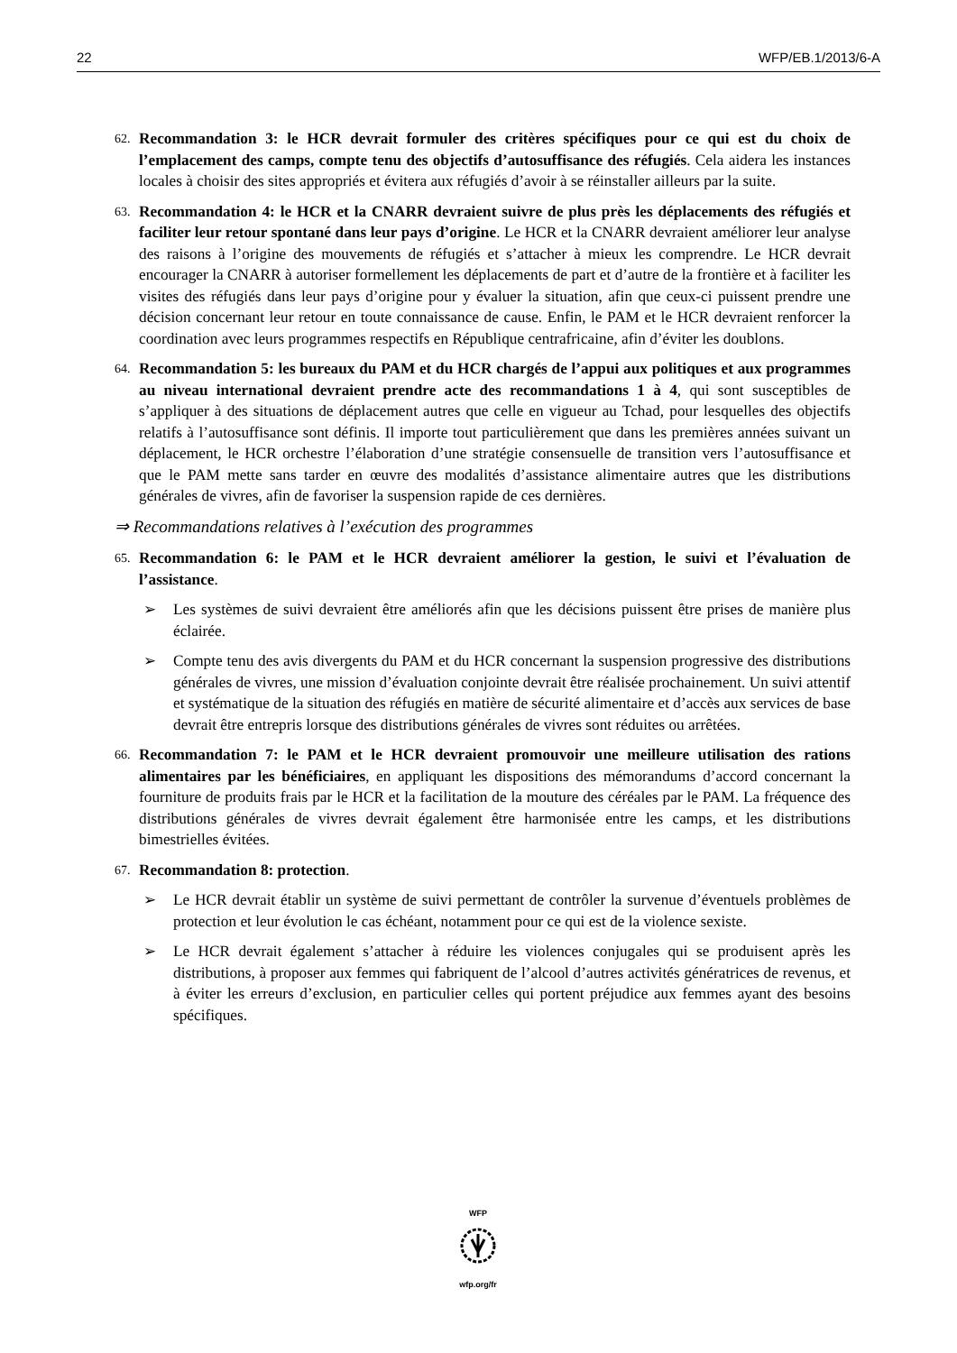22 WFP/EB.1/2013/6-A
62. Recommandation 3: le HCR devrait formuler des critères spécifiques pour ce qui est du choix de l’emplacement des camps, compte tenu des objectifs d’autosuffisance des réfugiés. Cela aidera les instances locales à choisir des sites appropriés et évitera aux réfugiés d’avoir à se réinstaller ailleurs par la suite.
63. Recommandation 4: le HCR et la CNARR devraient suivre de plus près les déplacements des réfugiés et faciliter leur retour spontané dans leur pays d’origine. Le HCR et la CNARR devraient améliorer leur analyse des raisons à l’origine des mouvements de réfugiés et s’attacher à mieux les comprendre. Le HCR devrait encourager la CNARR à autoriser formellement les déplacements de part et d’autre de la frontière et à faciliter les visites des réfugiés dans leur pays d’origine pour y évaluer la situation, afin que ceux-ci puissent prendre une décision concernant leur retour en toute connaissance de cause. Enfin, le PAM et le HCR devraient renforcer la coordination avec leurs programmes respectifs en République centrafricaine, afin d’éviter les doublons.
64. Recommandation 5: les bureaux du PAM et du HCR chargés de l’appui aux politiques et aux programmes au niveau international devraient prendre acte des recommandations 1 à 4, qui sont susceptibles de s’appliquer à des situations de déplacement autres que celle en vigueur au Tchad, pour lesquelles des objectifs relatifs à l’autosuffisance sont définis. Il importe tout particulièrement que dans les premières années suivant un déplacement, le HCR orchestre l’élaboration d’une stratégie consensuelle de transition vers l’autosuffisance et que le PAM mette sans tarder en œuvre des modalités d’assistance alimentaire autres que les distributions générales de vivres, afin de favoriser la suspension rapide de ces dernières.
⇒ Recommandations relatives à l’exécution des programmes
65. Recommandation 6: le PAM et le HCR devraient améliorer la gestion, le suivi et l’évaluation de l’assistance.
➢ Les systèmes de suivi devraient être améliorés afin que les décisions puissent être prises de manière plus éclairée.
➢ Compte tenu des avis divergents du PAM et du HCR concernant la suspension progressive des distributions générales de vivres, une mission d’évaluation conjointe devrait être réalisée prochainement. Un suivi attentif et systématique de la situation des réfugiés en matière de sécurité alimentaire et d’accès aux services de base devrait être entrepris lorsque des distributions générales de vivres sont réduites ou arrêtées.
66. Recommandation 7: le PAM et le HCR devraient promouvoir une meilleure utilisation des rations alimentaires par les bénéficiaires, en appliquant les dispositions des mémorandums d’accord concernant la fourniture de produits frais par le HCR et la facilitation de la mouture des céréales par le PAM. La fréquence des distributions générales de vivres devrait également être harmonisée entre les camps, et les distributions bimestrielles évitées.
67. Recommandation 8: protection.
➢ Le HCR devrait établir un système de suivi permettant de contrôler la survenue d’éventuels problèmes de protection et leur évolution le cas échéant, notamment pour ce qui est de la violence sexiste.
➢ Le HCR devrait également s’attacher à réduire les violences conjugales qui se produisent après les distributions, à proposer aux femmes qui fabriquent de l’alcool d’autres activités génératrices de revenus, et à éviter les erreurs d’exclusion, en particulier celles qui portent préjudice aux femmes ayant des besoins spécifiques.
WFP
wfp.org/fr